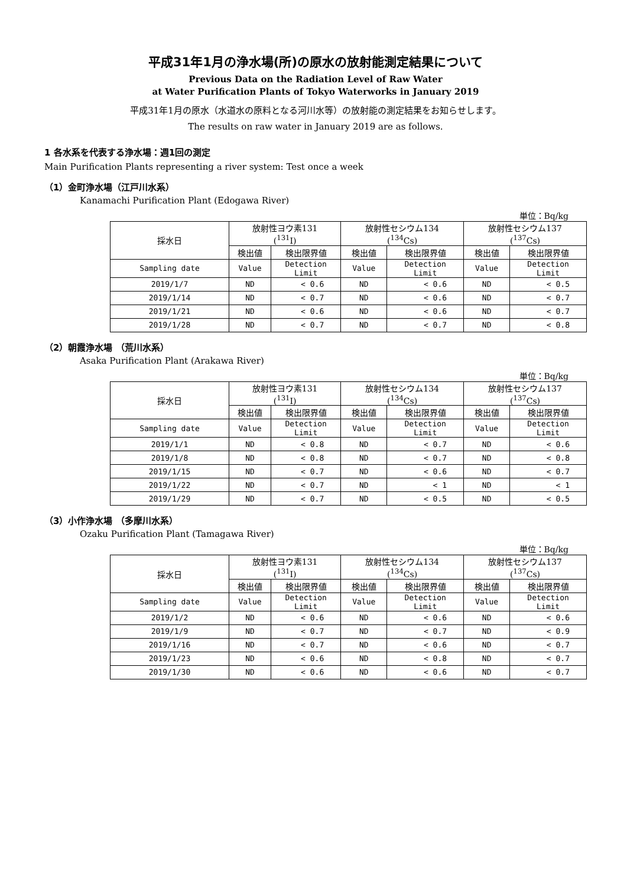平成31年1月の浄水場(所)の原水の放射能測定結果について
Previous Data on the Radiation Level of Raw Water
at Water Purification Plants of Tokyo Waterworks in January 2019
平成31年1月の原水（水道水の原料となる河川水等）の放射能の測定結果をお知らせします。
The results on raw water in January 2019 are as follows.
1 各水系を代表する浄水場：週1回の測定
Main Purification Plants representing a river system: Test once a week
（1）金町浄水場（江戸川水系）
Kanamachi Purification Plant (Edogawa River)
単位：Bq/kg
| 採水日 | 放射性ヨウ素131 (<sup>131</sup>I) | | 放射性セシウム134 (<sup>134</sup>Cs) | | 放射性セシウム137 (<sup>137</sup>Cs) | |
| --- | --- | --- | --- | --- | --- | --- |
| | 検出値 | 検出限界値 | 検出値 | 検出限界値 | 検出値 | 検出限界値 |
| Sampling date | Value | Detection Limit | Value | Detection Limit | Value | Detection Limit |
| 2019/1/7 | ND | < 0.6 | ND | < 0.6 | ND | < 0.5 |
| 2019/1/14 | ND | < 0.7 | ND | < 0.6 | ND | < 0.7 |
| 2019/1/21 | ND | < 0.6 | ND | < 0.6 | ND | < 0.7 |
| 2019/1/28 | ND | < 0.7 | ND | < 0.7 | ND | < 0.8 |
（2）朝霞浄水場 （荒川水系）
Asaka Purification Plant (Arakawa River)
単位：Bq/kg
| 採水日 | 放射性ヨウ素131 (<sup>131</sup>I) | | 放射性セシウム134 (<sup>134</sup>Cs) | | 放射性セシウム137 (<sup>137</sup>Cs) | |
| --- | --- | --- | --- | --- | --- | --- |
| | 検出値 | 検出限界値 | 検出値 | 検出限界値 | 検出値 | 検出限界値 |
| Sampling date | Value | Detection Limit | Value | Detection Limit | Value | Detection Limit |
| 2019/1/1 | ND | < 0.8 | ND | < 0.7 | ND | < 0.6 |
| 2019/1/8 | ND | < 0.8 | ND | < 0.7 | ND | < 0.8 |
| 2019/1/15 | ND | < 0.7 | ND | < 0.6 | ND | < 0.7 |
| 2019/1/22 | ND | < 0.7 | ND | < 1 | ND | < 1 |
| 2019/1/29 | ND | < 0.7 | ND | < 0.5 | ND | < 0.5 |
（3）小作浄水場 （多摩川水系）
Ozaku Purification Plant (Tamagawa River)
単位：Bq/kg
| 採水日 | 放射性ヨウ素131 (<sup>131</sup>I) | | 放射性セシウム134 (<sup>134</sup>Cs) | | 放射性セシウム137 (<sup>137</sup>Cs) | |
| --- | --- | --- | --- | --- | --- | --- |
| | 検出値 | 検出限界値 | 検出値 | 検出限界値 | 検出値 | 検出限界値 |
| Sampling date | Value | Detection Limit | Value | Detection Limit | Value | Detection Limit |
| 2019/1/2 | ND | < 0.6 | ND | < 0.6 | ND | < 0.6 |
| 2019/1/9 | ND | < 0.7 | ND | < 0.7 | ND | < 0.9 |
| 2019/1/16 | ND | < 0.7 | ND | < 0.6 | ND | < 0.7 |
| 2019/1/23 | ND | < 0.6 | ND | < 0.8 | ND | < 0.7 |
| 2019/1/30 | ND | < 0.6 | ND | < 0.6 | ND | < 0.7 |